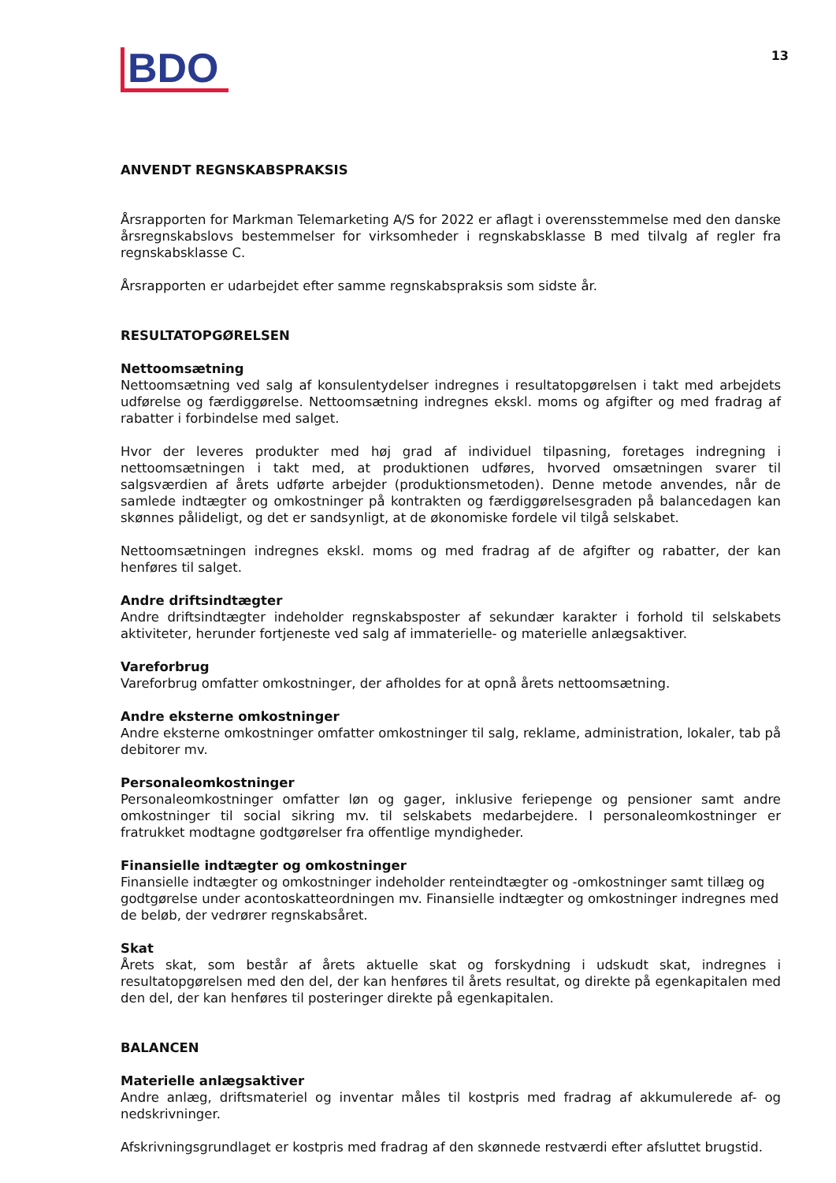BDO
13
ANVENDT REGNSKABSPRAKSIS
Årsrapporten for Markman Telemarketing A/S for 2022 er aflagt i overensstemmelse med den danske årsregnskabslovs bestemmelser for virksomheder i regnskabsklasse B med tilvalg af regler fra regnskabsklasse C.
Årsrapporten er udarbejdet efter samme regnskabspraksis som sidste år.
RESULTATOPGØRELSEN
Nettoomsætning
Nettoomsætning ved salg af konsulentydelser indregnes i resultatopgørelsen i takt med arbejdets udførelse og færdiggørelse. Nettoomsætning indregnes ekskl. moms og afgifter og med fradrag af rabatter i forbindelse med salget.
Hvor der leveres produkter med høj grad af individuel tilpasning, foretages indregning i nettoomsætningen i takt med, at produktionen udføres, hvorved omsætningen svarer til salgsværdien af årets udførte arbejder (produktionsmetoden). Denne metode anvendes, når de samlede indtægter og omkostninger på kontrakten og færdiggørelsesgraden på balancedagen kan skønnes pålideligt, og det er sandsynligt, at de økonomiske fordele vil tilgå selskabet.
Nettoomsætningen indregnes ekskl. moms og med fradrag af de afgifter og rabatter, der kan henføres til salget.
Andre driftsindtægter
Andre driftsindtægter indeholder regnskabsposter af sekundær karakter i forhold til selskabets aktiviteter, herunder fortjeneste ved salg af immaterielle- og materielle anlægsaktiver.
Vareforbrug
Vareforbrug omfatter omkostninger, der afholdes for at opnå årets nettoomsætning.
Andre eksterne omkostninger
Andre eksterne omkostninger omfatter omkostninger til salg, reklame, administration, lokaler, tab på debitorer mv.
Personaleomkostninger
Personaleomkostninger omfatter løn og gager, inklusive feriepenge og pensioner samt andre omkostninger til social sikring mv. til selskabets medarbejdere. I personaleomkostninger er fratrukket modtagne godtgørelser fra offentlige myndigheder.
Finansielle indtægter og omkostninger
Finansielle indtægter og omkostninger indeholder renteindtægter og -omkostninger samt tillæg og godtgørelse under acontoskatteordningen mv. Finansielle indtægter og omkostninger indregnes med de beløb, der vedrører regnskabsåret.
Skat
Årets skat, som består af årets aktuelle skat og forskydning i udskudt skat, indregnes i resultatopgørelsen med den del, der kan henføres til årets resultat, og direkte på egenkapitalen med den del, der kan henføres til posteringer direkte på egenkapitalen.
BALANCEN
Materielle anlægsaktiver
Andre anlæg, driftsmateriel og inventar måles til kostpris med fradrag af akkumulerede af- og nedskrivninger.
Afskrivningsgrundlaget er kostpris med fradrag af den skønnede restværdi efter afsluttet brugstid.